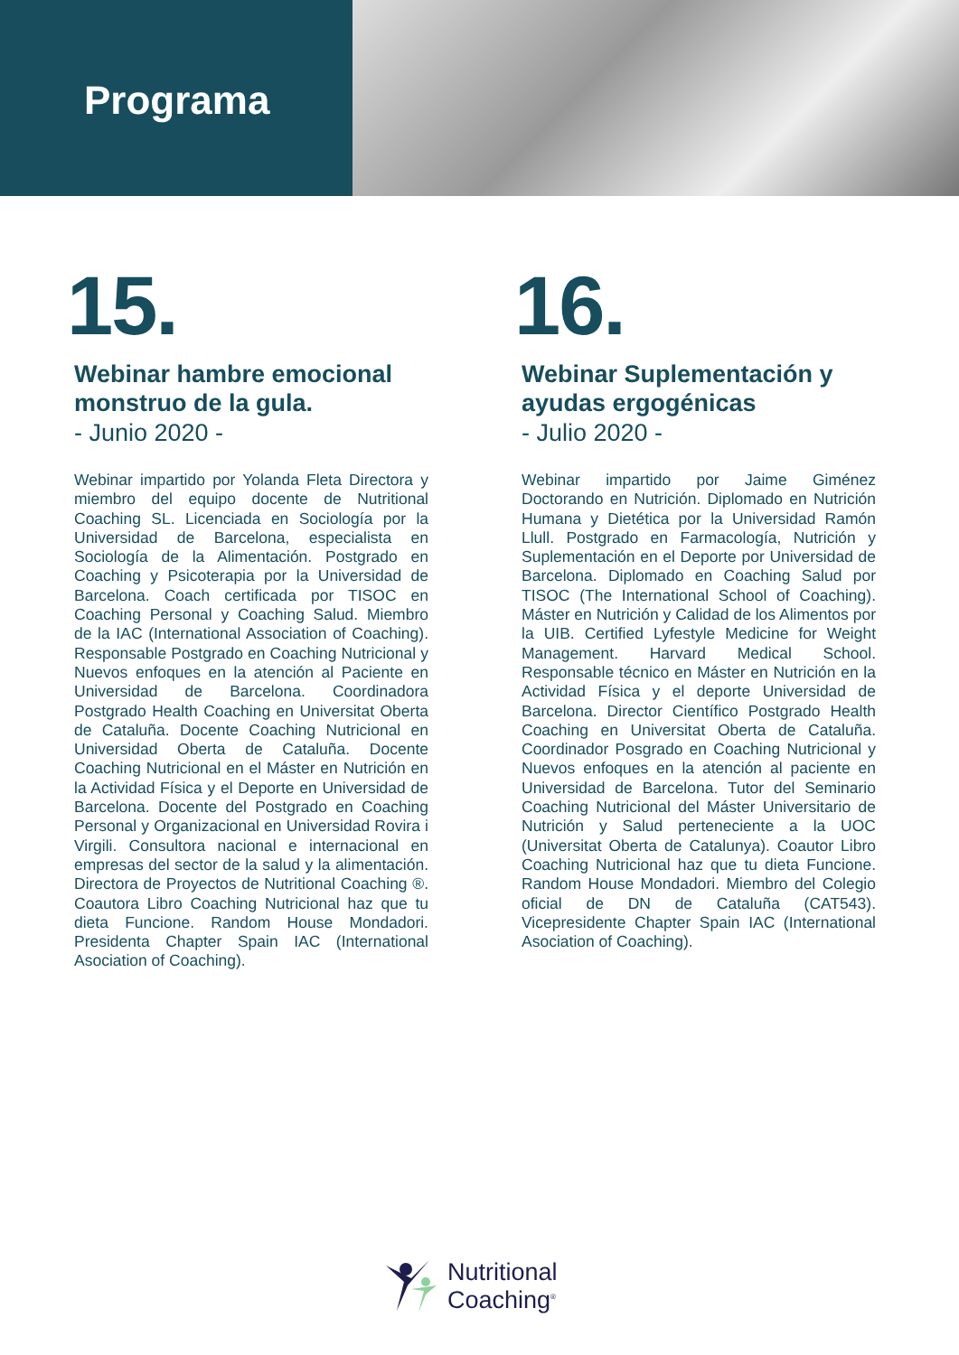Programa
15.
Webinar hambre emocional monstruo de la gula.
- Junio 2020 -
Webinar impartido por Yolanda Fleta Directora y miembro del equipo docente de Nutritional Coaching SL. Licenciada en Sociología por la Universidad de Barcelona, especialista en Sociología de la Alimentación. Postgrado en Coaching y Psicoterapia por la Universidad de Barcelona. Coach certificada por TISOC en Coaching Personal y Coaching Salud. Miembro de la IAC (International Association of Coaching). Responsable Postgrado en Coaching Nutricional y Nuevos enfoques en la atención al Paciente en Universidad de Barcelona. Coordinadora Postgrado Health Coaching en Universitat Oberta de Cataluña. Docente Coaching Nutricional en Universidad Oberta de Cataluña. Docente Coaching Nutricional en el Máster en Nutrición en la Actividad Física y el Deporte en Universidad de Barcelona. Docente del Postgrado en Coaching Personal y Organizacional en Universidad Rovira i Virgili. Consultora nacional e internacional en empresas del sector de la salud y la alimentación. Directora de Proyectos de Nutritional Coaching ®. Coautora Libro Coaching Nutricional haz que tu dieta Funcione. Random House Mondadori. Presidenta Chapter Spain IAC (International Asociation of Coaching).
16.
Webinar Suplementación y ayudas ergogénicas
- Julio 2020 -
Webinar impartido por Jaime Giménez Doctorando en Nutrición. Diplomado en Nutrición Humana y Dietética por la Universidad Ramón Llull. Postgrado en Farmacología, Nutrición y Suplementación en el Deporte por Universidad de Barcelona. Diplomado en Coaching Salud por TISOC (The International School of Coaching). Máster en Nutrición y Calidad de los Alimentos por la UIB. Certified Lyfestyle Medicine for Weight Management. Harvard Medical School. Responsable técnico en Máster en Nutrición en la Actividad Física y el deporte Universidad de Barcelona. Director Científico Postgrado Health Coaching en Universitat Oberta de Cataluña. Coordinador Posgrado en Coaching Nutricional y Nuevos enfoques en la atención al paciente en Universidad de Barcelona. Tutor del Seminario Coaching Nutricional del Máster Universitario de Nutrición y Salud perteneciente a la UOC (Universitat Oberta de Catalunya). Coautor Libro Coaching Nutricional haz que tu dieta Funcione. Random House Mondadori. Miembro del Colegio oficial de DN de Cataluña (CAT543). Vicepresidente Chapter Spain IAC (International Asociation of Coaching).
Nutritional
Coaching<sup>®</sup>